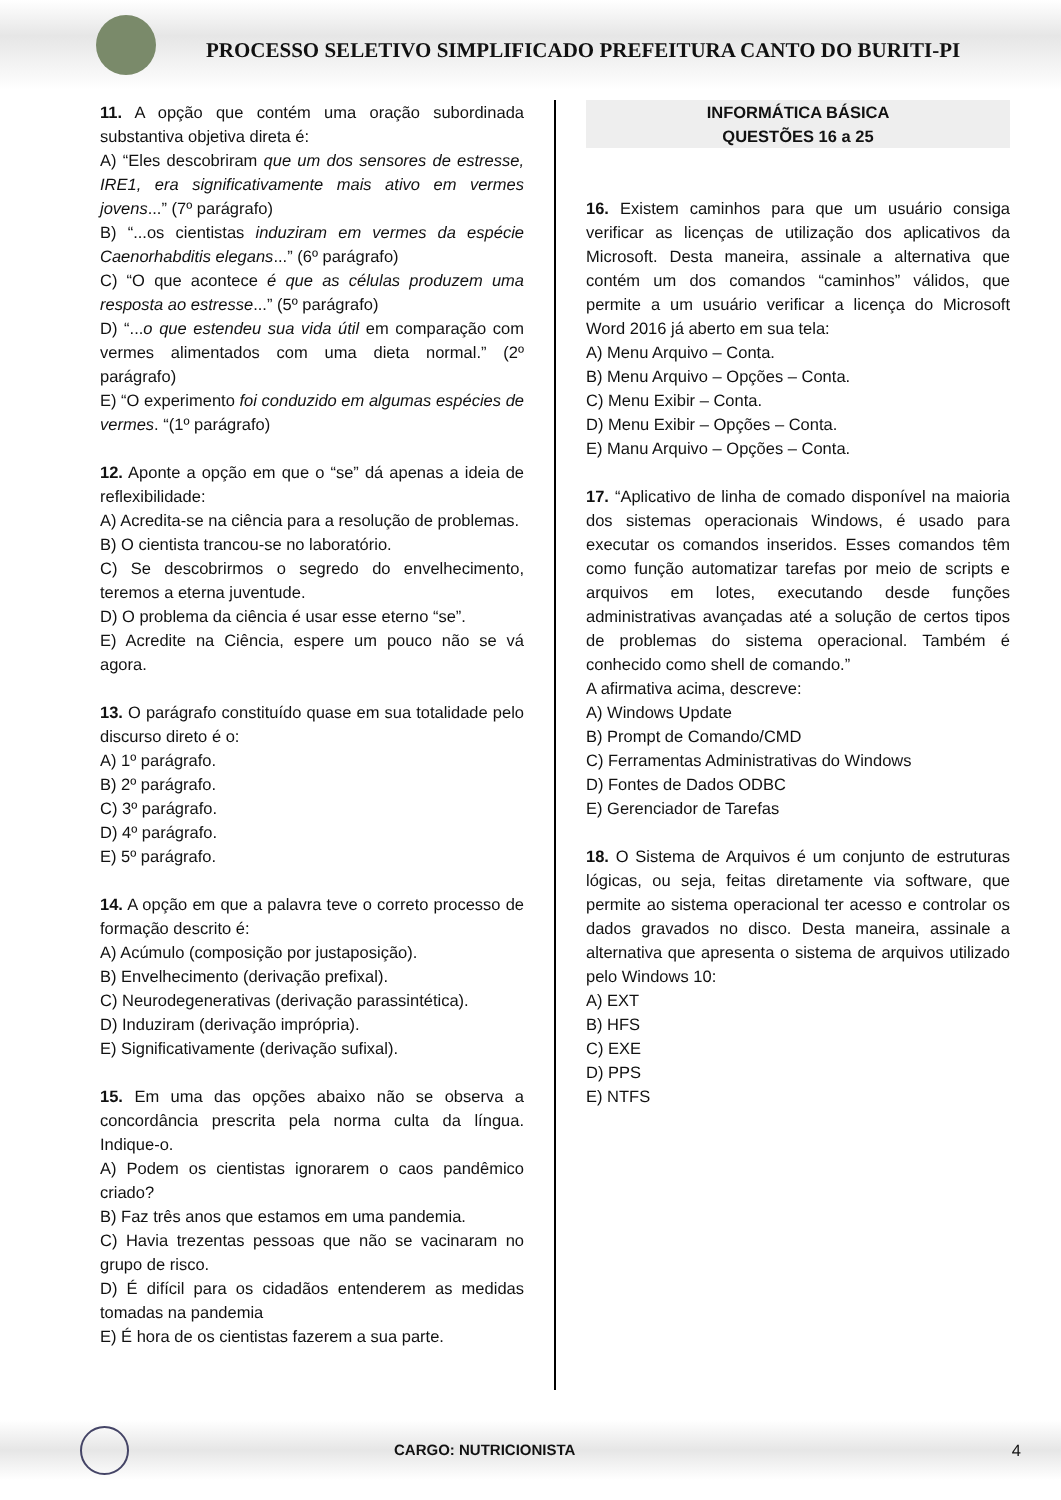PROCESSO SELETIVO SIMPLIFICADO PREFEITURA CANTO DO BURITI-PI
11. A opção que contém uma oração subordinada substantiva objetiva direta é:
A) “Eles descobriram que um dos sensores de estresse, IRE1, era significativamente mais ativo em vermes jovens...” (7º parágrafo)
B) “...os cientistas induziram em vermes da espécie Caenorhabditis elegans...” (6º parágrafo)
C) “O que acontece é que as células produzem uma resposta ao estresse...” (5º parágrafo)
D) “...o que estendeu sua vida útil em comparação com vermes alimentados com uma dieta normal.” (2º parágrafo)
E) “O experimento foi conduzido em algumas espécies de vermes. “(1º parágrafo)
12. Aponte a opção em que o “se” dá apenas a ideia de reflexibilidade:
A) Acredita-se na ciência para a resolução de problemas.
B) O cientista trancou-se no laboratório.
C) Se descobrirmos o segredo do envelhecimento, teremos a eterna juventude.
D) O problema da ciência é usar esse eterno “se”.
E) Acredite na Ciência, espere um pouco não se vá agora.
13. O parágrafo constituído quase em sua totalidade pelo discurso direto é o:
A) 1º parágrafo.
B) 2º parágrafo.
C) 3º parágrafo.
D) 4º parágrafo.
E) 5º parágrafo.
14. A opção em que a palavra teve o correto processo de formação descrito é:
A) Acúmulo (composição por justaposição).
B) Envelhecimento (derivação prefixal).
C) Neurodegenerativas (derivação parassintética).
D) Induziram (derivação imprópria).
E) Significativamente (derivação sufixal).
15. Em uma das opções abaixo não se observa a concordância prescrita pela norma culta da língua. Indique-o.
A) Podem os cientistas ignorarem o caos pandêmico criado?
B) Faz três anos que estamos em uma pandemia.
C) Havia trezentas pessoas que não se vacinaram no grupo de risco.
D) É difícil para os cidadãos entenderem as medidas tomadas na pandemia
E) É hora de os cientistas fazerem a sua parte.
INFORMÁTICA BÁSICA
QUESTÕES 16 a 25
16. Existem caminhos para que um usuário consiga verificar as licenças de utilização dos aplicativos da Microsoft. Desta maneira, assinale a alternativa que contém um dos comandos “caminhos” válidos, que permite a um usuário verificar a licença do Microsoft Word 2016 já aberto em sua tela:
A) Menu Arquivo – Conta.
B) Menu Arquivo – Opções – Conta.
C) Menu Exibir – Conta.
D) Menu Exibir – Opções – Conta.
E) Manu Arquivo – Opções – Conta.
17. “Aplicativo de linha de comado disponível na maioria dos sistemas operacionais Windows, é usado para executar os comandos inseridos. Esses comandos têm como função automatizar tarefas por meio de scripts e arquivos em lotes, executando desde funções administrativas avançadas até a solução de certos tipos de problemas do sistema operacional. Também é conhecido como shell de comando.”
A afirmativa acima, descreve:
A) Windows Update
B) Prompt de Comando/CMD
C) Ferramentas Administrativas do Windows
D) Fontes de Dados ODBC
E) Gerenciador de Tarefas
18. O Sistema de Arquivos é um conjunto de estruturas lógicas, ou seja, feitas diretamente via software, que permite ao sistema operacional ter acesso e controlar os dados gravados no disco. Desta maneira, assinale a alternativa que apresenta o sistema de arquivos utilizado pelo Windows 10:
A) EXT
B) HFS
C) EXE
D) PPS
E) NTFS
CARGO: NUTRICIONISTA 4